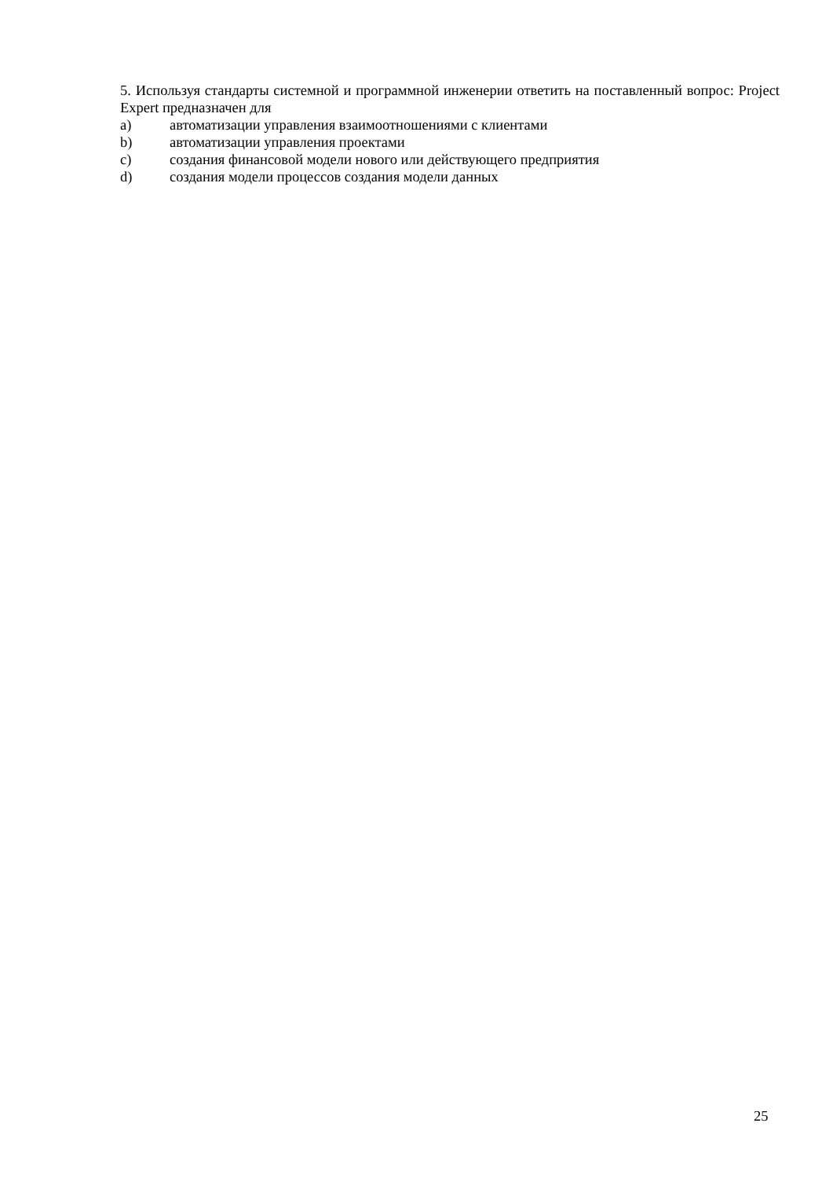5. Используя стандарты системной и программной инженерии ответить на поставленный вопрос: Project Expert предназначен для
a) автоматизации управления взаимоотношениями с клиентами
b) автоматизации управления проектами
c) создания финансовой модели нового или действующего предприятия
d) создания модели процессов создания модели данных
25